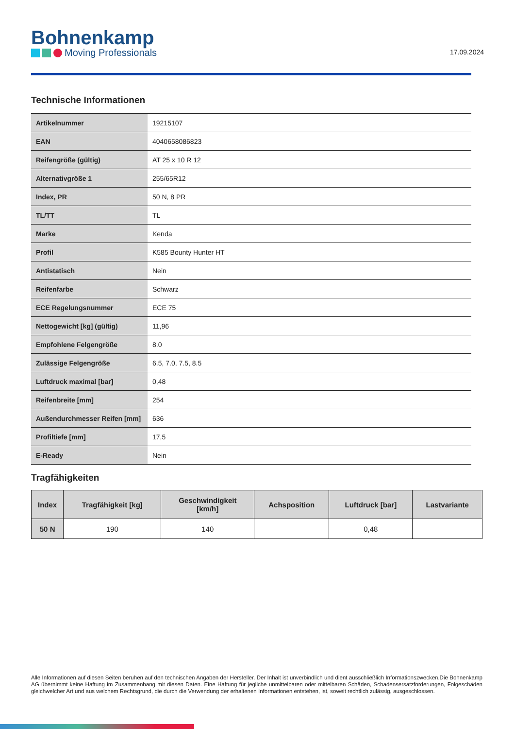Bohnenkamp
Moving Professionals
17.09.2024
Technische Informationen
| Artikelnummer | 19215107 |
| EAN | 4040658086823 |
| Reifengröße (gültig) | AT 25 x 10 R 12 |
| Alternativgröße 1 | 255/65R12 |
| Index, PR | 50 N, 8 PR |
| TL/TT | TL |
| Marke | Kenda |
| Profil | K585 Bounty Hunter HT |
| Antistatisch | Nein |
| Reifenfarbe | Schwarz |
| ECE Regelungsnummer | ECE 75 |
| Nettogewicht [kg] (gültig) | 11,96 |
| Empfohlene Felgengröße | 8.0 |
| Zulässige Felgengröße | 6.5, 7.0, 7.5, 8.5 |
| Luftdruck maximal [bar] | 0,48 |
| Reifenbreite [mm] | 254 |
| Außendurchmesser Reifen [mm] | 636 |
| Profiltiefe [mm] | 17,5 |
| E-Ready | Nein |
Tragfähigkeiten
| Index | Tragfähigkeit [kg] | Geschwindigkeit [km/h] | Achsposition | Luftdruck [bar] | Lastvariante |
| --- | --- | --- | --- | --- | --- |
| 50 N | 190 | 140 | | 0,48 | |
Alle Informationen auf diesen Seiten beruhen auf den technischen Angaben der Hersteller. Der Inhalt ist unverbindlich und dient ausschließlich Informationszwecken.Die Bohnenkamp AG übernimmt keine Haftung im Zusammenhang mit diesen Daten. Eine Haftung für jegliche unmittelbaren oder mittelbaren Schäden, Schadensersatzforderungen, Folgeschäden gleichwelcher Art und aus welchem Rechtsgrund, die durch die Verwendung der erhaltenen Informationen entstehen, ist, soweit rechtlich zulässig, ausgeschlossen.